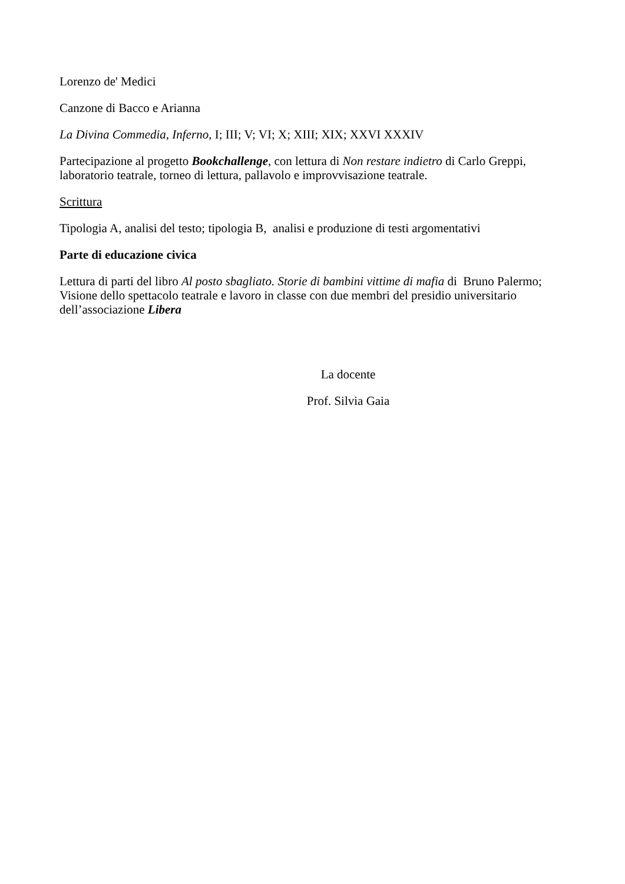Lorenzo de' Medici
Canzone di Bacco e Arianna
La Divina Commedia, Inferno, I; III; V; VI; X; XIII; XIX; XXVI XXXIV
Partecipazione al progetto Bookchallenge, con lettura di Non restare indietro di Carlo Greppi, laboratorio teatrale, torneo di lettura, pallavolo e improvvisazione teatrale.
Scrittura
Tipologia A, analisi del testo; tipologia B, analisi e produzione di testi argomentativi
Parte di educazione civica
Lettura di parti del libro Al posto sbagliato. Storie di bambini vittime di mafia di Bruno Palermo;
Visione dello spettacolo teatrale e lavoro in classe con due membri del presidio universitario dell’associazione Libera
La docente
Prof. Silvia Gaia